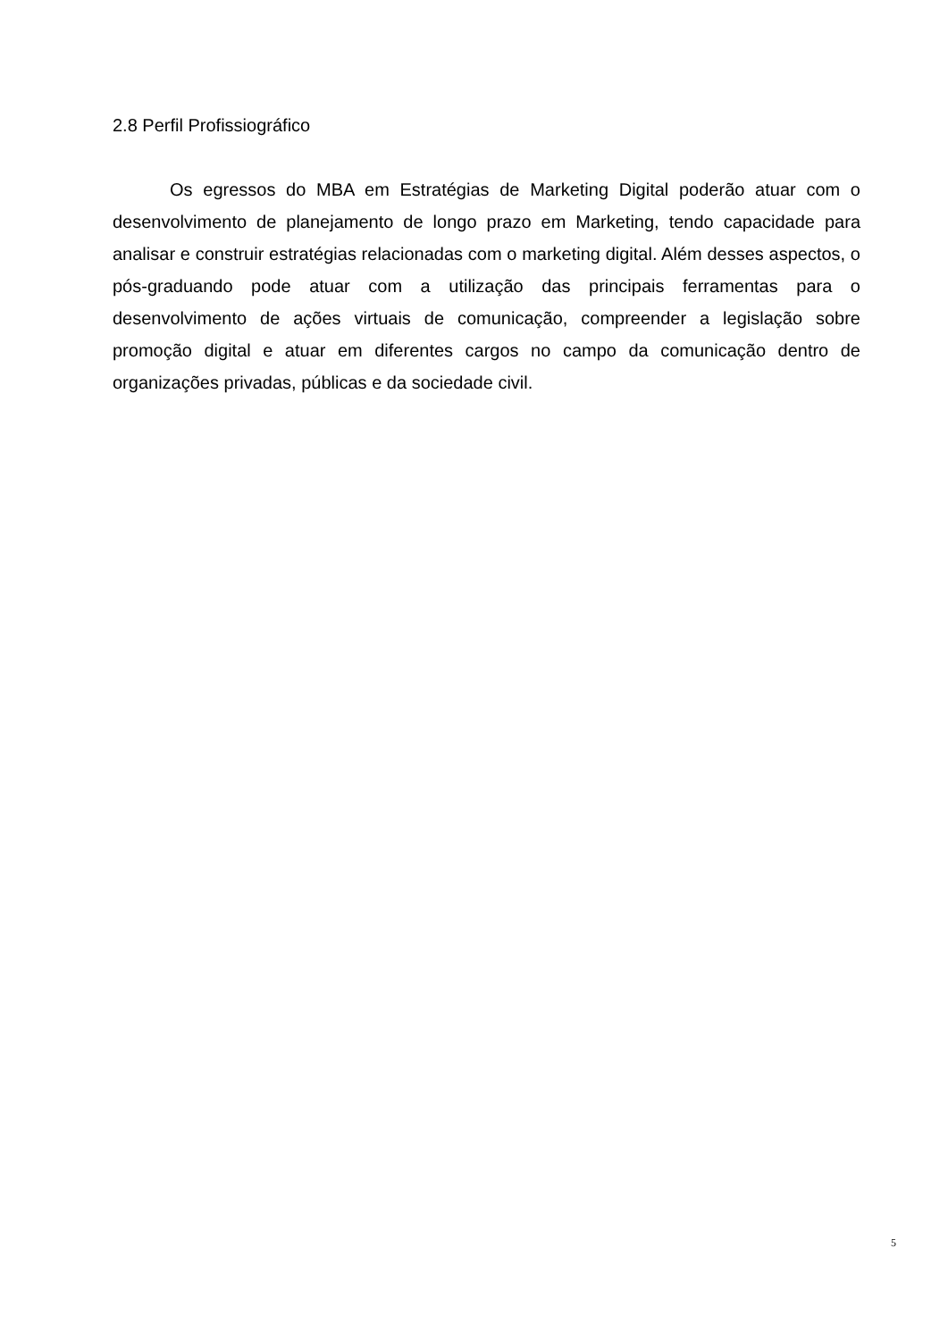2.8 Perfil Profissiográfico
Os egressos do MBA em Estratégias de Marketing Digital poderão atuar com o desenvolvimento de planejamento de longo prazo em Marketing, tendo capacidade para analisar e construir estratégias relacionadas com o marketing digital. Além desses aspectos, o pós-graduando pode atuar com a utilização das principais ferramentas para o desenvolvimento de ações virtuais de comunicação, compreender a legislação sobre promoção digital e atuar em diferentes cargos no campo da comunicação dentro de organizações privadas, públicas e da sociedade civil.
5